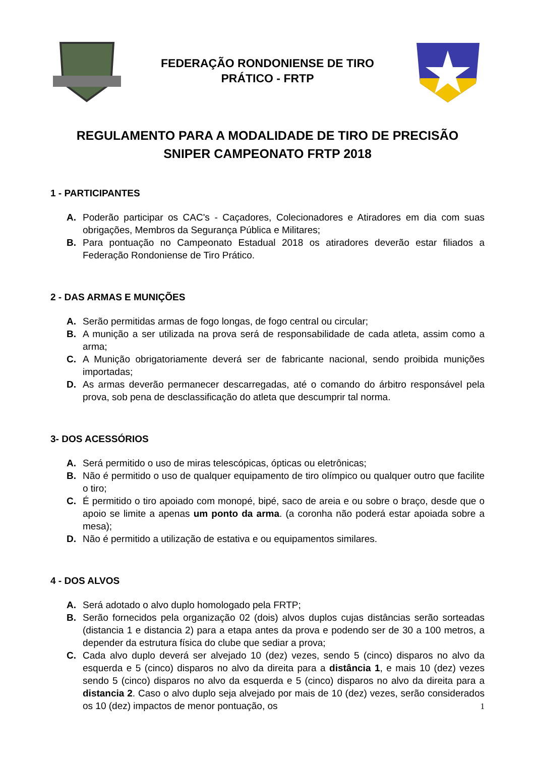FEDERAÇÃO RONDONIENSE DE TIRO
PRÁTICO - FRTP
REGULAMENTO PARA A MODALIDADE DE TIRO DE PRECISÃO
SNIPER CAMPEONATO FRTP 2018
1 - PARTICIPANTES
A. Poderão participar os CAC's - Caçadores, Colecionadores e Atiradores em dia com suas obrigações, Membros da Segurança Pública e Militares;
B. Para pontuação no Campeonato Estadual 2018 os atiradores deverão estar filiados a Federação Rondoniense de Tiro Prático.
2 - DAS ARMAS E MUNIÇÕES
A. Serão permitidas armas de fogo longas, de fogo central ou circular;
B. A munição a ser utilizada na prova será de responsabilidade de cada atleta, assim como a arma;
C. A Munição obrigatoriamente deverá ser de fabricante nacional, sendo proibida munições importadas;
D. As armas deverão permanecer descarregadas, até o comando do árbitro responsável pela prova, sob pena de desclassificação do atleta que descumprir tal norma.
3- DOS ACESSÓRIOS
A. Será permitido o uso de miras telescópicas, ópticas ou eletrônicas;
B. Não é permitido o uso de qualquer equipamento de tiro olímpico ou qualquer outro que facilite o tiro;
C. É permitido o tiro apoiado com monopé, bipé, saco de areia e ou sobre o braço, desde que o apoio se limite a apenas um ponto da arma. (a coronha não poderá estar apoiada sobre a mesa);
D. Não é permitido a utilização de estativa e ou equipamentos similares.
4 - DOS ALVOS
A. Será adotado o alvo duplo homologado pela FRTP;
B. Serão fornecidos pela organização 02 (dois) alvos duplos cujas distâncias serão sorteadas (distancia 1 e distancia 2) para a etapa antes da prova e podendo ser de 30 a 100 metros, a depender da estrutura física do clube que sediar a prova;
C. Cada alvo duplo deverá ser alvejado 10 (dez) vezes, sendo 5 (cinco) disparos no alvo da esquerda e 5 (cinco) disparos no alvo da direita para a distância 1, e mais 10 (dez) vezes sendo 5 (cinco) disparos no alvo da esquerda e 5 (cinco) disparos no alvo da direita para a distancia 2. Caso o alvo duplo seja alvejado por mais de 10 (dez) vezes, serão considerados os 10 (dez) impactos de menor pontuação, os
1